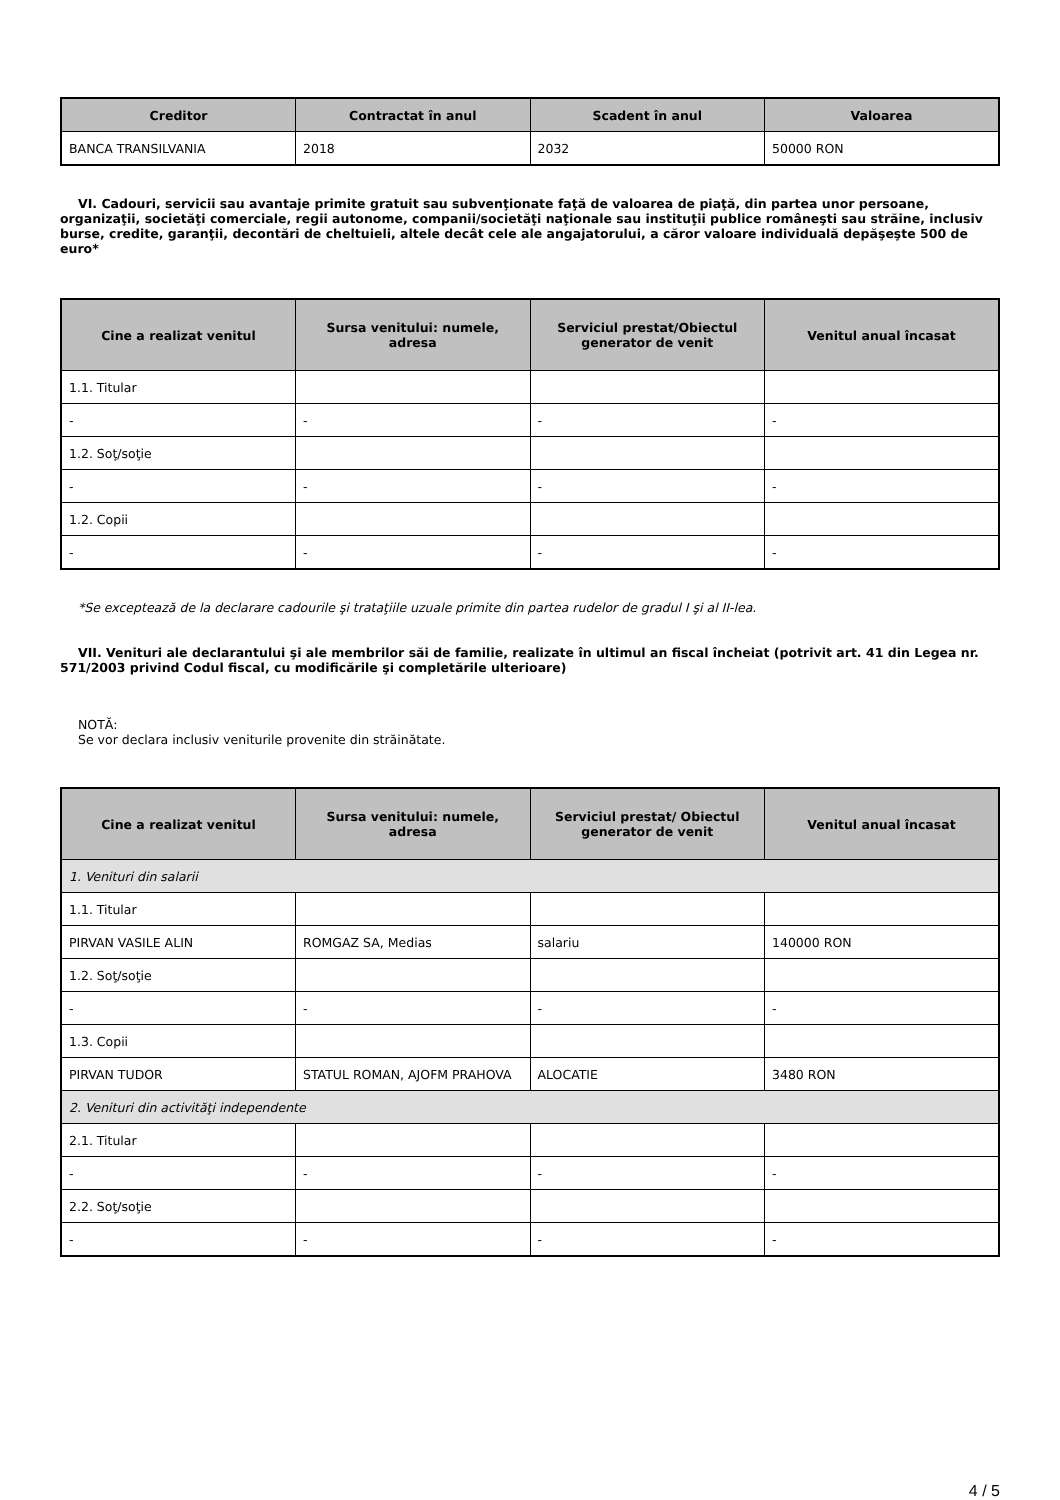| Creditor | Contractat în anul | Scadent în anul | Valoarea |
| --- | --- | --- | --- |
| BANCA TRANSILVANIA | 2018 | 2032 | 50000 RON |
VI. Cadouri, servicii sau avantaje primite gratuit sau subvenţionate faţă de valoarea de piaţă, din partea unor persoane, organizaţii, societăţi comerciale, regii autonome, companii/societăţi naţionale sau instituţii publice româneşti sau străine, inclusiv burse, credite, garanţii, decontări de cheltuieli, altele decât cele ale angajatorului, a căror valoare individuală depăşeşte 500 de euro*
| Cine a realizat venitul | Sursa venitului: numele, adresa | Serviciul prestat/Obiectul generator de venit | Venitul anual încasat |
| --- | --- | --- | --- |
| 1.1. Titular | | | |
| - | - | - | - |
| 1.2. Soţ/soţie | | | |
| - | - | - | - |
| 1.2. Copii | | | |
| - | - | - | - |
*Se exceptează de la declarare cadourile şi trataţiile uzuale primite din partea rudelor de gradul I şi al II-lea.
VII. Venituri ale declarantului şi ale membrilor săi de familie, realizate în ultimul an fiscal încheiat (potrivit art. 41 din Legea nr. 571/2003 privind Codul fiscal, cu modificările şi completările ulterioare)
NOTĂ:
Se vor declara inclusiv veniturile provenite din străinătate.
| Cine a realizat venitul | Sursa venitului: numele, adresa | Serviciul prestat/ Obiectul generator de venit | Venitul anual încasat |
| --- | --- | --- | --- |
| 1. Venituri din salarii | | | |
| 1.1. Titular | | | |
| PIRVAN VASILE ALIN | ROMGAZ SA, Medias | salariu | 140000 RON |
| 1.2. Soţ/soţie | | | |
| - | - | - | - |
| 1.3. Copii | | | |
| PIRVAN TUDOR | STATUL ROMAN, AJOFM PRAHOVA | ALOCATIE | 3480 RON |
| 2. Venituri din activităţi independente | | | |
| 2.1. Titular | | | |
| - | - | - | - |
| 2.2. Soţ/soţie | | | |
| - | - | - | - |
4 / 5